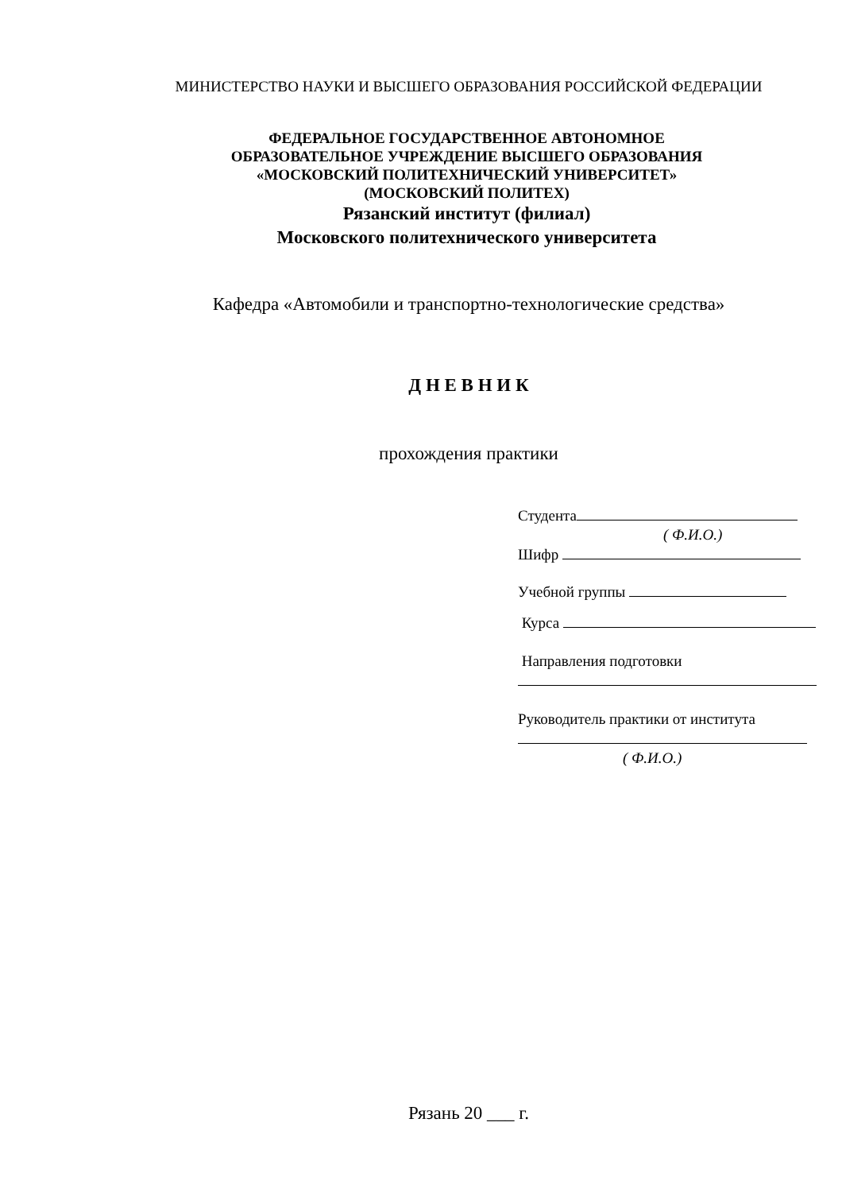МИНИСТЕРСТВО НАУКИ И ВЫСШЕГО ОБРАЗОВАНИЯ РОССИЙСКОЙ ФЕДЕРАЦИИ
ФЕДЕРАЛЬНОЕ ГОСУДАРСТВЕННОЕ АВТОНОМНОЕ
ОБРАЗОВАТЕЛЬНОЕ УЧРЕЖДЕНИЕ ВЫСШЕГО ОБРАЗОВАНИЯ
«МОСКОВСКИЙ ПОЛИТЕХНИЧЕСКИЙ УНИВЕРСИТЕТ»
(МОСКОВСКИЙ ПОЛИТЕХ)
Рязанский институт (филиал)
Московского политехнического университета
Кафедра «Автомобили и транспортно-технологические средства»
Д Н Е В Н И К
прохождения практики
Студента
( Ф.И.О.)
Шифр
Учебной группы
Курса
Направления подготовки
Руководитель практики от института
( Ф.И.О.)
Рязань 20 ___ г.